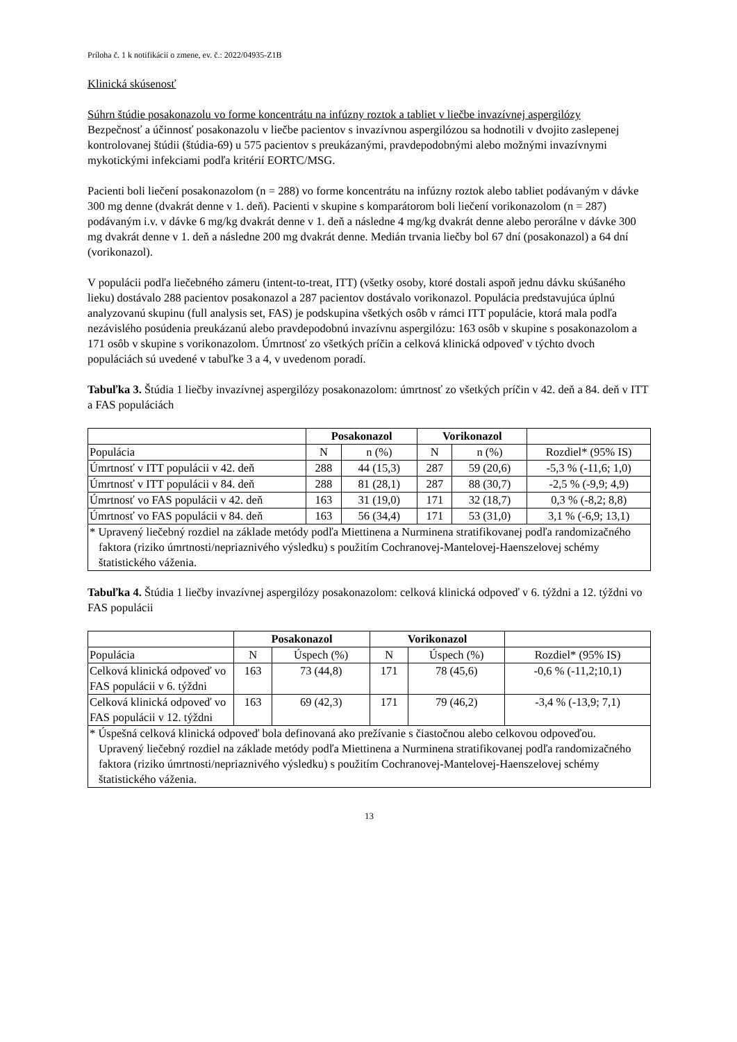Príloha č. 1 k notifikácii o zmene, ev. č.: 2022/04935-Z1B
Klinická skúsenosť
Súhrn štúdie posakonazolu vo forme koncentrátu na infúzny roztok a tabliet v liečbe invazívnej aspergilózy
Bezpečnosť a účinnosť posakonazolu v liečbe pacientov s invazívnou aspergilózou sa hodnotili v dvojito zaslepenej kontrolovanej štúdii (štúdia-69) u 575 pacientov s preukázanými, pravdepodobnými alebo možnými invazívnymi mykotickými infekciami podľa kritérií EORTC/MSG.
Pacienti boli liečení posakonazolom (n = 288) vo forme koncentrátu na infúzny roztok alebo tabliet podávaným v dávke 300 mg denne (dvakrát denne v 1. deň). Pacienti v skupine s komparátorom boli liečení vorikonazolom (n = 287) podávaným i.v. v dávke 6 mg/kg dvakrát denne v 1. deň a následne 4 mg/kg dvakrát denne alebo perorálne v dávke 300 mg dvakrát denne v 1. deň a následne 200 mg dvakrát denne. Medián trvania liečby bol 67 dní (posakonazol) a 64 dní (vorikonazol).
V populácii podľa liečebného zámeru (intent-to-treat, ITT) (všetky osoby, ktoré dostali aspoň jednu dávku skúšaného lieku) dostávalo 288 pacientov posakonazol a 287 pacientov dostávalo vorikonazol. Populácia predstavujúca úplnú analyzovanú skupinu (full analysis set, FAS) je podskupina všetkých osôb v rámci ITT populácie, ktorá mala podľa nezávislého posúdenia preukázanú alebo pravdepodobnú invazívnu aspergilózu: 163 osôb v skupine s posakonazolom a 171 osôb v skupine s vorikonazolom. Úmrtnosť zo všetkých príčin a celková klinická odpoveď v týchto dvoch populáciách sú uvedené v tabuľke 3 a 4, v uvedenom poradí.
Tabuľka 3. Štúdia 1 liečby invazívnej aspergilózy posakonazolom: úmrtnosť zo všetkých príčin v 42. deň a 84. deň v ITT a FAS populáciách
| | Posakonazol | | Vorikonazol | | |
| --- | --- | --- | --- | --- | --- |
| Populácia | N | n (%) | N | n (%) | Rozdiel* (95% IS) |
| Úmrtnosť v ITT populácii v 42. deň | 288 | 44 (15,3) | 287 | 59 (20,6) | -5,3 % (-11,6; 1,0) |
| Úmrtnosť v ITT populácii v 84. deň | 288 | 81 (28,1) | 287 | 88 (30,7) | -2,5 % (-9,9; 4,9) |
| Úmrtnosť vo FAS populácii v 42. deň | 163 | 31 (19,0) | 171 | 32 (18,7) | 0,3 % (-8,2; 8,8) |
| Úmrtnosť vo FAS populácii v 84. deň | 163 | 56 (34,4) | 171 | 53 (31,0) | 3,1 % (-6,9; 13,1) |
| * Upravený liečebný rozdiel na základe metódy podľa Miettinena a Nurminena stratifikovanej podľa randomizačného faktora (riziko úmrtnosti/nepriaznivého výsledku) s použitím Cochranovej-Mantelovej-Haenszelovej schémy štatistického váženia. | | | | | |
Tabuľka 4. Štúdia 1 liečby invazívnej aspergilózy posakonazolom: celková klinická odpoveď v 6. týždni a 12. týždni vo FAS populácii
| | Posakonazol | | Vorikonazol | | |
| --- | --- | --- | --- | --- | --- |
| Populácia | N | Úspech (%) | N | Úspech (%) | Rozdiel* (95% IS) |
| Celková klinická odpoveď vo FAS populácii v 6. týždni | 163 | 73 (44,8) | 171 | 78 (45,6) | -0,6 % (-11,2;10,1) |
| Celková klinická odpoveď vo FAS populácii v 12. týždni | 163 | 69 (42,3) | 171 | 79 (46,2) | -3,4 % (-13,9; 7,1) |
| * Úspešná celková klinická odpoveď bola definovaná ako prežívanie s čiastočnou alebo celkovou odpoveďou. Upravený liečebný rozdiel na základe metódy podľa Miettinena a Nurminena stratifikovanej podľa randomizačného faktora (riziko úmrtnosti/nepriaznivého výsledku) s použitím Cochranovej-Mantelovej-Haenszelovej schémy štatistického váženia. | | | | | |
13